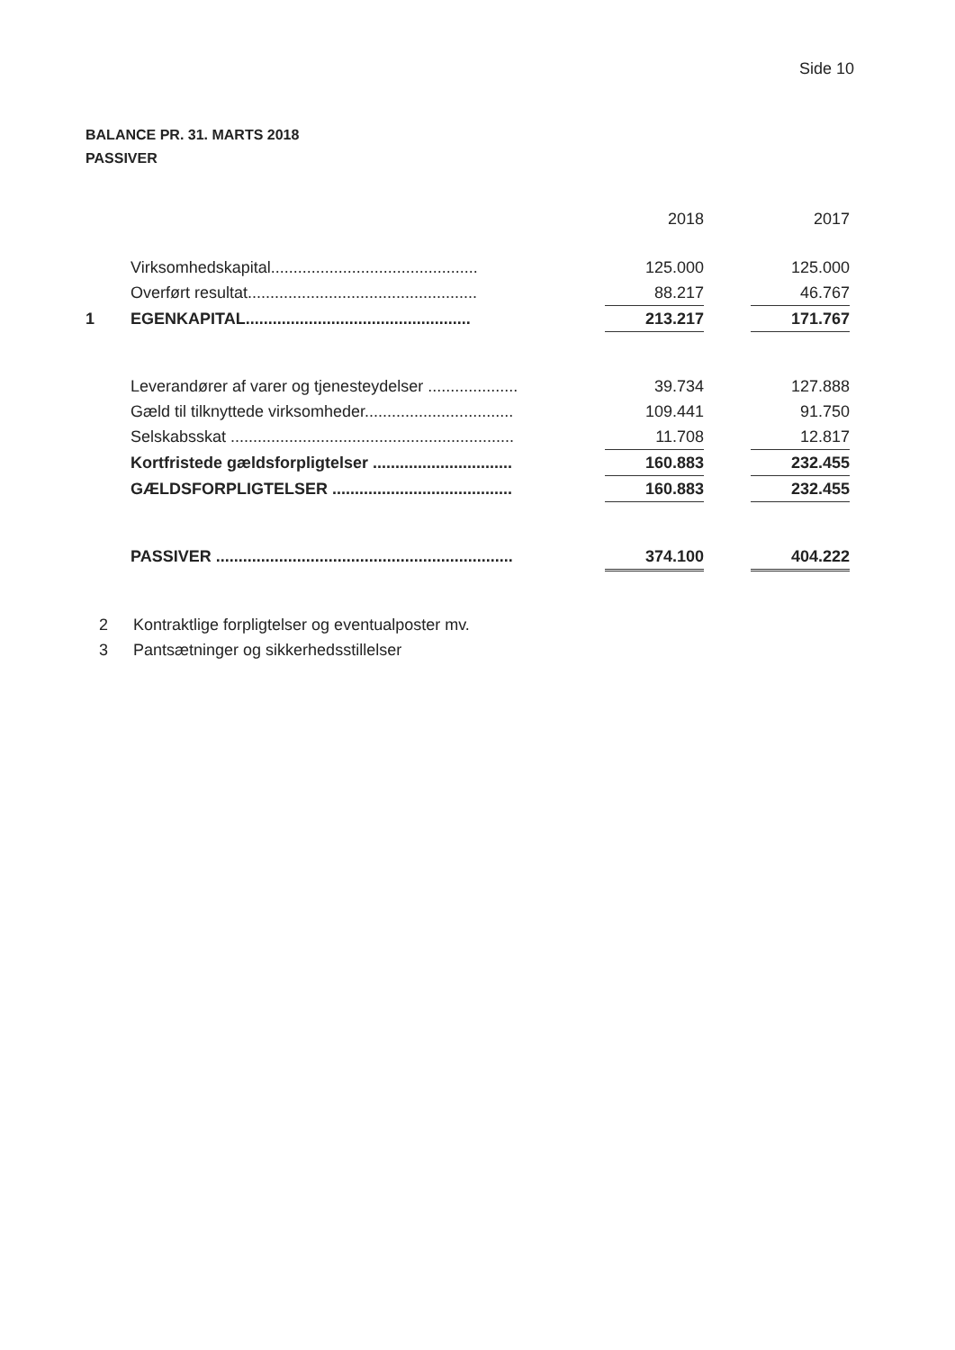Side 10
BALANCE PR. 31. MARTS 2018
PASSIVER
| | | | 2018 | | 2017 |
| | Virksomhedskapital.............................................. | | 125.000 | | 125.000 |
| | Overført resultat................................................... | | 88.217 | | 46.767 |
| 1 | EGENKAPITAL.................................................. | | 213.217 | | 171.767 |
| | Leverandører af varer og tjenesteydelser .................... | | 39.734 | | 127.888 |
| | Gæld til tilknyttede virksomheder................................. | | 109.441 | | 91.750 |
| | Selskabsskat ............................................................... | | 11.708 | | 12.817 |
| | Kortfristede gældsforpligtelser ............................... | | 160.883 | | 232.455 |
| | GÆLDSFORPLIGTELSER ........................................ | | 160.883 | | 232.455 |
| | PASSIVER .................................................................. | | 374.100 | | 404.222 |
2 Kontraktlige forpligtelser og eventualposter mv.
3 Pantsætninger og sikkerhedsstillelser